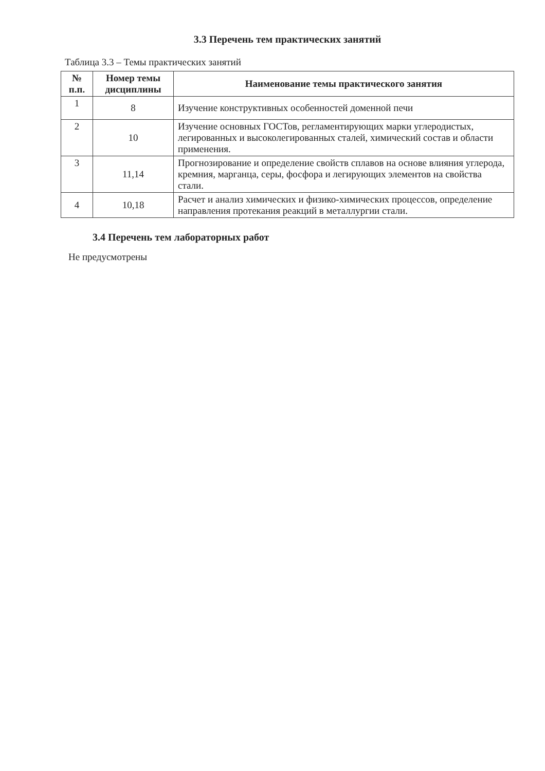3.3 Перечень тем практических занятий
Таблица 3.3 – Темы практических занятий
| № п.п. | Номер темы дисциплины | Наименование темы практического занятия |
| --- | --- | --- |
| 1 | 8 | Изучение конструктивных особенностей доменной печи |
| 2 | 10 | Изучение основных ГОСТов, регламентирующих марки углеродистых, легированных и высоколегированных сталей, химический состав и области применения. |
| 3 | 11,14 | Прогнозирование и определение свойств сплавов на основе влияния углерода, кремния, марганца, серы, фосфора и легирующих элементов на свойства стали. |
| 4 | 10,18 | Расчет и анализ химических и физико-химических процессов, определение направления протекания реакций в металлургии стали. |
3.4 Перечень тем лабораторных работ
Не предусмотрены